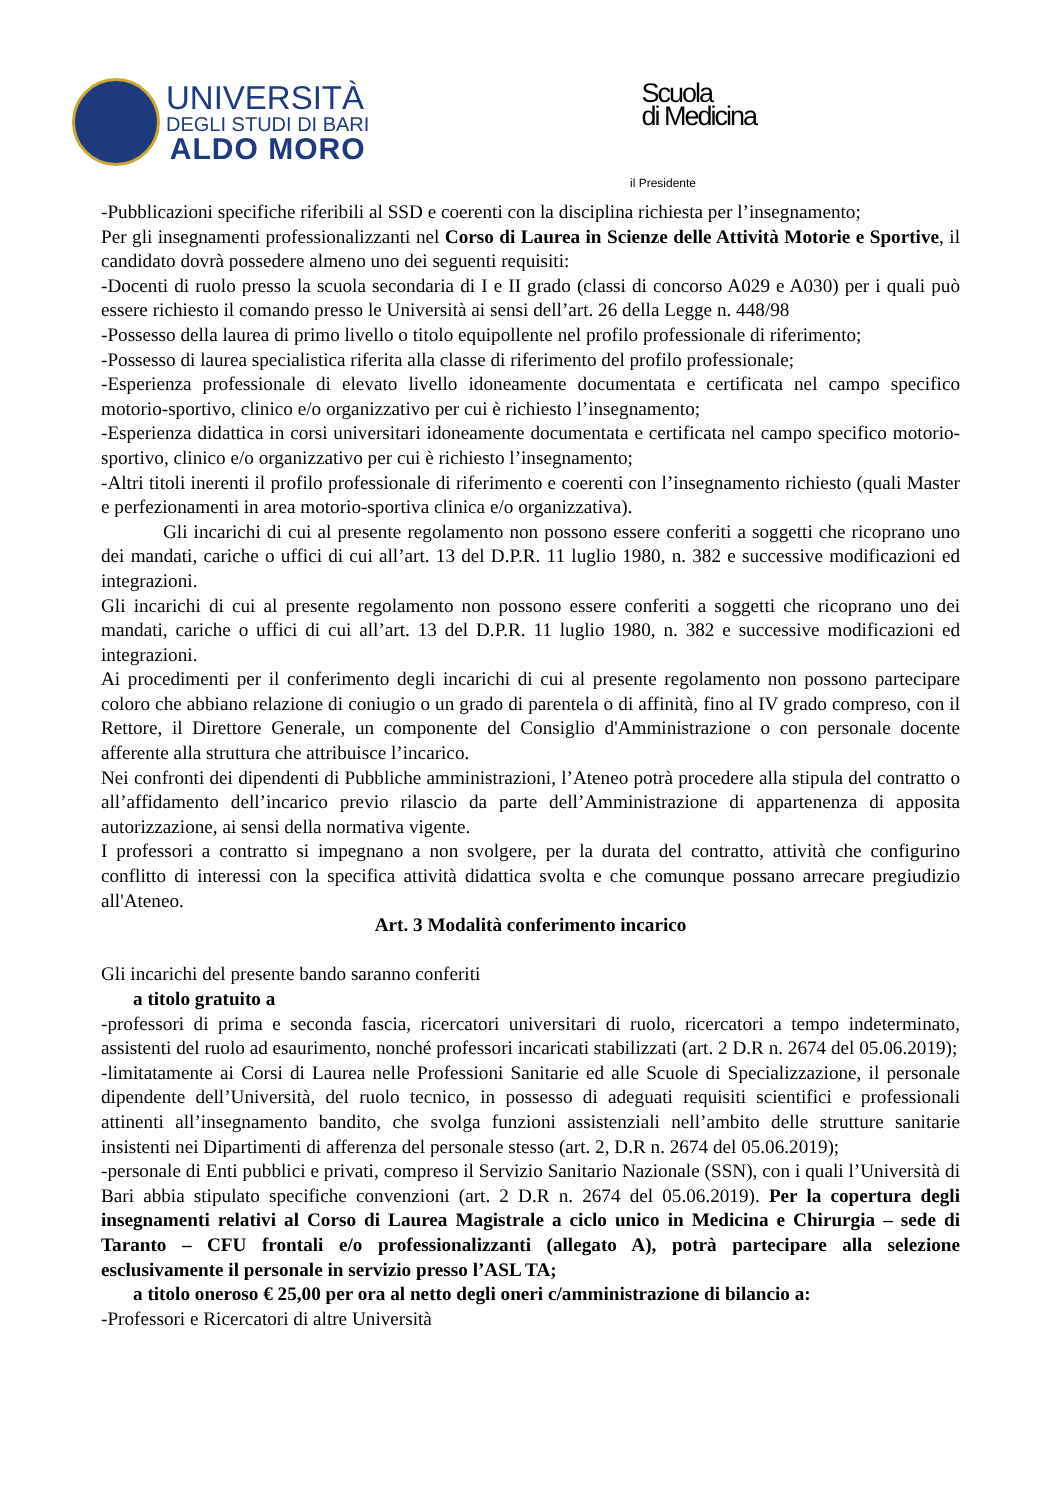UNIVERSITÀ
DEGLI STUDI DI BARI
ALDO MORO
Scuola
di Medicina
il Presidente
-Pubblicazioni specifiche riferibili al SSD e coerenti con la disciplina richiesta per l’insegnamento;
Per gli insegnamenti professionalizzanti nel Corso di Laurea in Scienze delle Attività Motorie e Sportive, il candidato dovrà possedere almeno uno dei seguenti requisiti:
-Docenti di ruolo presso la scuola secondaria di I e II grado (classi di concorso A029 e A030) per i quali può essere richiesto il comando presso le Università ai sensi dell’art. 26 della Legge n. 448/98
-Possesso della laurea di primo livello o titolo equipollente nel profilo professionale di riferimento;
-Possesso di laurea specialistica riferita alla classe di riferimento del profilo professionale;
-Esperienza professionale di elevato livello idoneamente documentata e certificata nel campo specifico motorio-sportivo, clinico e/o organizzativo per cui è richiesto l’insegnamento;
-Esperienza didattica in corsi universitari idoneamente documentata e certificata nel campo specifico motorio-sportivo, clinico e/o organizzativo per cui è richiesto l’insegnamento;
-Altri titoli inerenti il profilo professionale di riferimento e coerenti con l’insegnamento richiesto (quali Master e perfezionamenti in area motorio-sportiva clinica e/o organizzativa).
Gli incarichi di cui al presente regolamento non possono essere conferiti a soggetti che ricoprano uno dei mandati, cariche o uffici di cui all’art. 13 del D.P.R. 11 luglio 1980, n. 382 e successive modificazioni ed integrazioni.
Gli incarichi di cui al presente regolamento non possono essere conferiti a soggetti che ricoprano uno dei mandati, cariche o uffici di cui all’art. 13 del D.P.R. 11 luglio 1980, n. 382 e successive modificazioni ed integrazioni.
Ai procedimenti per il conferimento degli incarichi di cui al presente regolamento non possono partecipare coloro che abbiano relazione di coniugio o un grado di parentela o di affinità, fino al IV grado compreso, con il Rettore, il Direttore Generale, un componente del Consiglio d'Amministrazione o con personale docente afferente alla struttura che attribuisce l’incarico.
Nei confronti dei dipendenti di Pubbliche amministrazioni, l’Ateneo potrà procedere alla stipula del contratto o all’affidamento dell’incarico previo rilascio da parte dell’Amministrazione di appartenenza di apposita autorizzazione, ai sensi della normativa vigente.
I professori a contratto si impegnano a non svolgere, per la durata del contratto, attività che configurino conflitto di interessi con la specifica attività didattica svolta e che comunque possano arrecare pregiudizio all'Ateneo.
Art. 3 Modalità conferimento incarico
Gli incarichi del presente bando saranno conferiti
a titolo gratuito a
-professori di prima e seconda fascia, ricercatori universitari di ruolo, ricercatori a tempo indeterminato, assistenti del ruolo ad esaurimento, nonché professori incaricati stabilizzati (art. 2 D.R n. 2674 del 05.06.2019);
-limitatamente ai Corsi di Laurea nelle Professioni Sanitarie ed alle Scuole di Specializzazione, il personale dipendente dell’Università, del ruolo tecnico, in possesso di adeguati requisiti scientifici e professionali attinenti all’insegnamento bandito, che svolga funzioni assistenziali nell’ambito delle strutture sanitarie insistenti nei Dipartimenti di afferenza del personale stesso (art. 2, D.R n. 2674 del 05.06.2019);
-personale di Enti pubblici e privati, compreso il Servizio Sanitario Nazionale (SSN), con i quali l’Università di Bari abbia stipulato specifiche convenzioni (art. 2 D.R n. 2674 del 05.06.2019). Per la copertura degli insegnamenti relativi al Corso di Laurea Magistrale a ciclo unico in Medicina e Chirurgia – sede di Taranto – CFU frontali e/o professionalizzanti (allegato A), potrà partecipare alla selezione esclusivamente il personale in servizio presso l’ASL TA;
a titolo oneroso € 25,00 per ora al netto degli oneri c/amministrazione di bilancio a:
-Professori e Ricercatori di altre Università